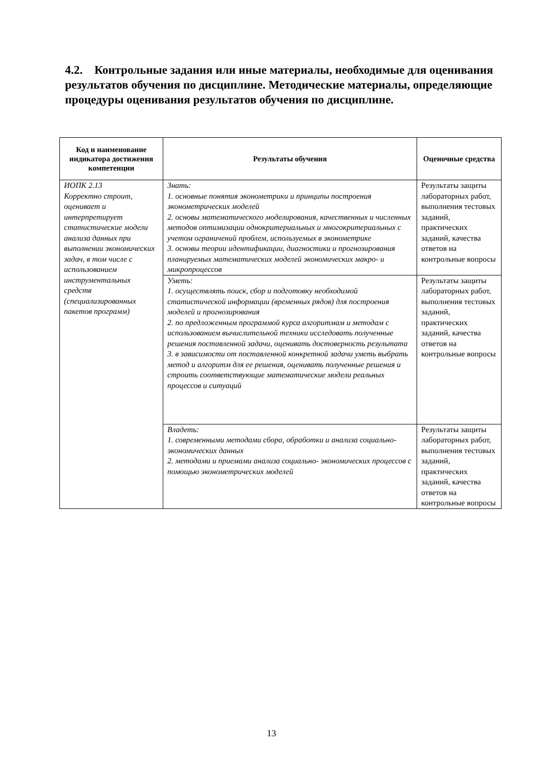4.2. Контрольные задания или иные материалы, необходимые для оценивания результатов обучения по дисциплине. Методические материалы, определяющие процедуры оценивания результатов обучения по дисциплине.
| Код и наименование индикатора достижения компетенции | Результаты обучения | Оценочные средства |
| --- | --- | --- |
| ИОПК 2.13 Корректно строит, оценивает и интерпретирует статистические модели анализа данных при выполнении экономических задач, в том числе с использованием инструментальных средств (специализированных пакетов программ) | Знать: 1. основные понятия эконометрики и принципы построения эконометрических моделей 2. основы математического моделирования, качественных и численных методов оптимизации однокритериальных и многокритериальных с учетом ограничений проблем, используемых в эконометрике 3. основы теории идентификации, диагностики и прогнозирования планируемых математических моделей экономических макро- и микропроцессов | Результаты защиты лабораторных работ, выполнения тестовых заданий, практических заданий, качества ответов на контрольные вопросы |
| | Уметь: 1. осуществлять поиск, сбор и подготовку необходимой статистической информации (временных рядов) для построения моделей и прогнозирования 2. по предложенным программой курса алгоритмам и методам с использованием вычислительной техники исследовать полученные решения поставленной задачи, оценивать достоверность результата 3. в зависимости от поставленной конкретной задачи уметь выбрать метод и алгоритм для ее решения, оценивать полученные решения и строить соответствующие математические модели реальных процессов и ситуаций | Результаты защиты лабораторных работ, выполнения тестовых заданий, практических заданий, качества ответов на контрольные вопросы |
| | Владеть: 1. современными методами сбора, обработки и анализа социально-экономических данных 2. методами и приемами анализа социально- экономических процессов с помощью эконометрических моделей | Результаты защиты лабораторных работ, выполнения тестовых заданий, практических заданий, качества ответов на контрольные вопросы |
13